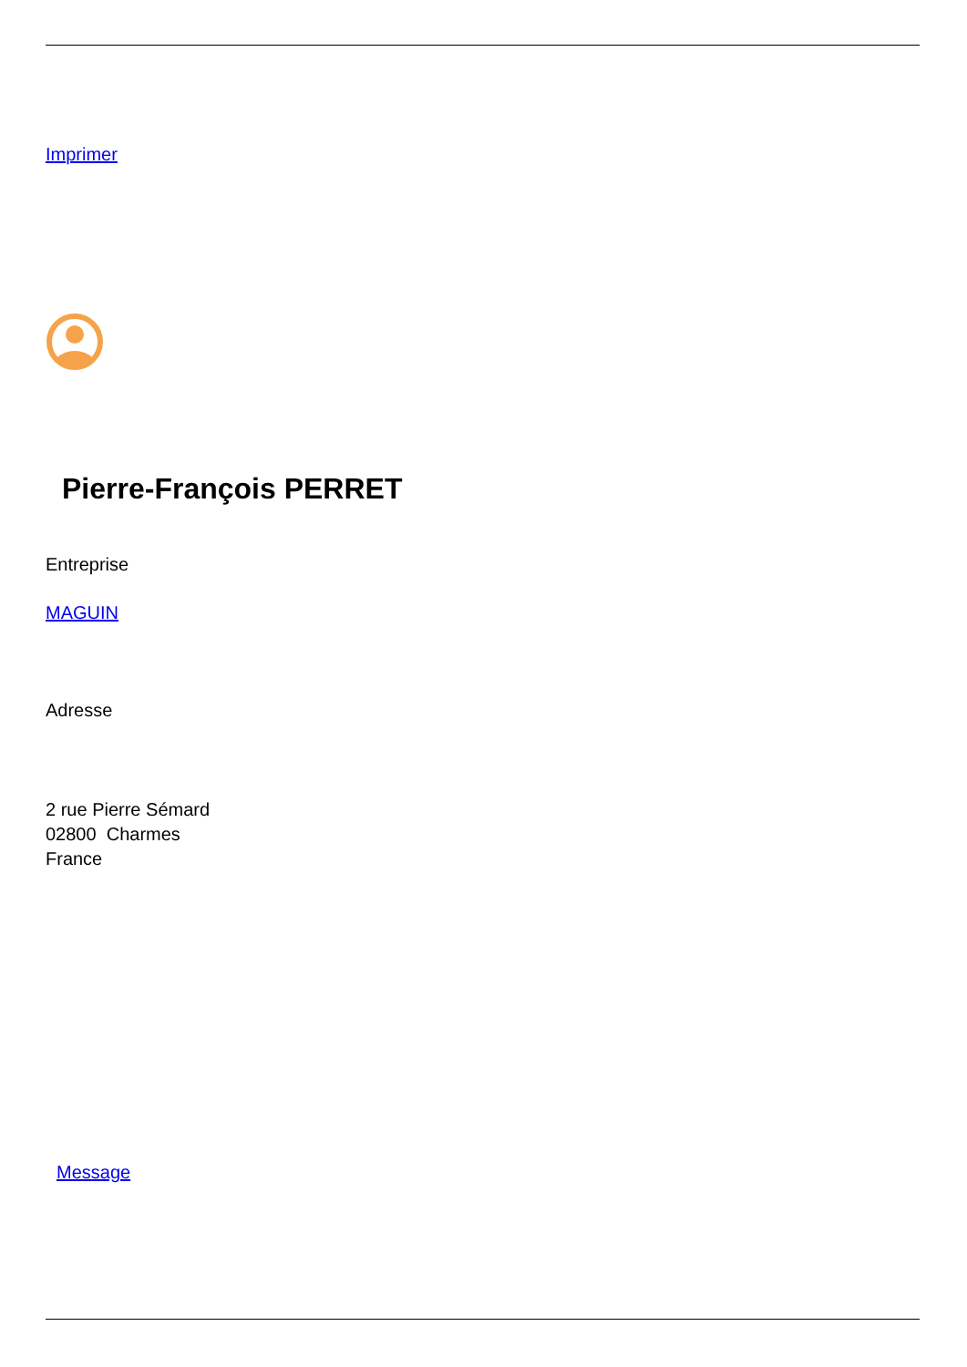Imprimer
Pierre-François PERRET
Entreprise
MAGUIN
Adresse
2 rue Pierre Sémard
02800 Charmes
France
Message